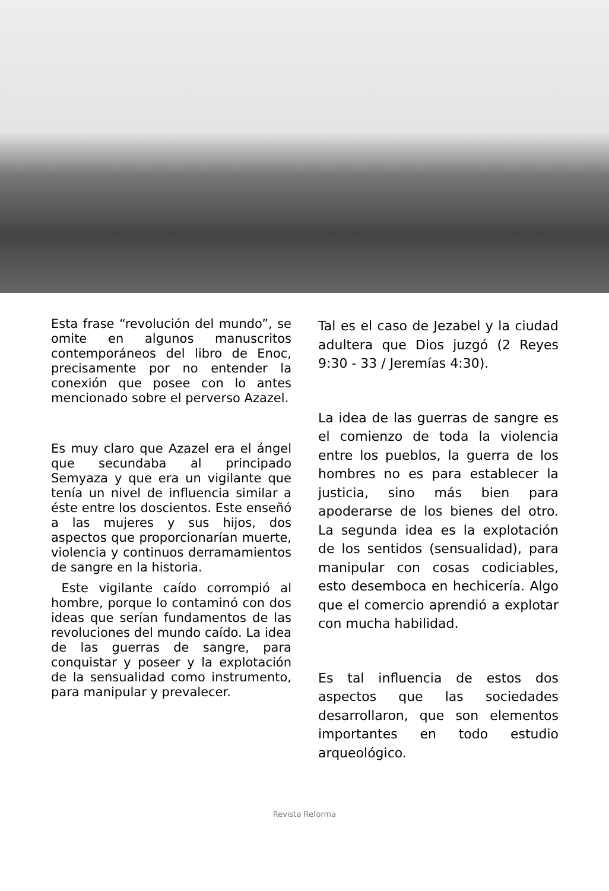Esta frase “revolución del mundo”, se omite en algunos manuscritos contemporáneos del libro de Enoc, precisamente por no entender la conexión que posee con lo antes mencionado sobre el perverso Azazel.
Es muy claro que Azazel era el ángel que secundaba al principado Semyaza y que era un vigilante que tenía un nivel de influencia similar a éste entre los doscientos. Este enseñó a las mujeres y sus hijos, dos aspectos que proporcionarían muerte, violencia y continuos derramamientos de sangre en la historia.
Este vigilante caído corrompió al hombre, porque lo contaminó con dos ideas que serían fundamentos de las revoluciones del mundo caído. La idea de las guerras de sangre, para conquistar y poseer y la explotación de la sensualidad como instrumento, para manipular y prevalecer.
Tal es el caso de Jezabel y la ciudad adultera que Dios juzgó (2 Reyes 9:30 - 33 / Jeremías 4:30).
La idea de las guerras de sangre es el comienzo de toda la violencia entre los pueblos, la guerra de los hombres no es para establecer la justicia, sino más bien para apoderarse de los bienes del otro. La segunda idea es la explotación de los sentidos (sensualidad), para manipular con cosas codiciables, esto desemboca en hechicería. Algo que el comercio aprendió a explotar con mucha habilidad.
Es tal influencia de estos dos aspectos que las sociedades desarrollaron, que son elementos importantes en todo estudio arqueológico.
Revista Reforma